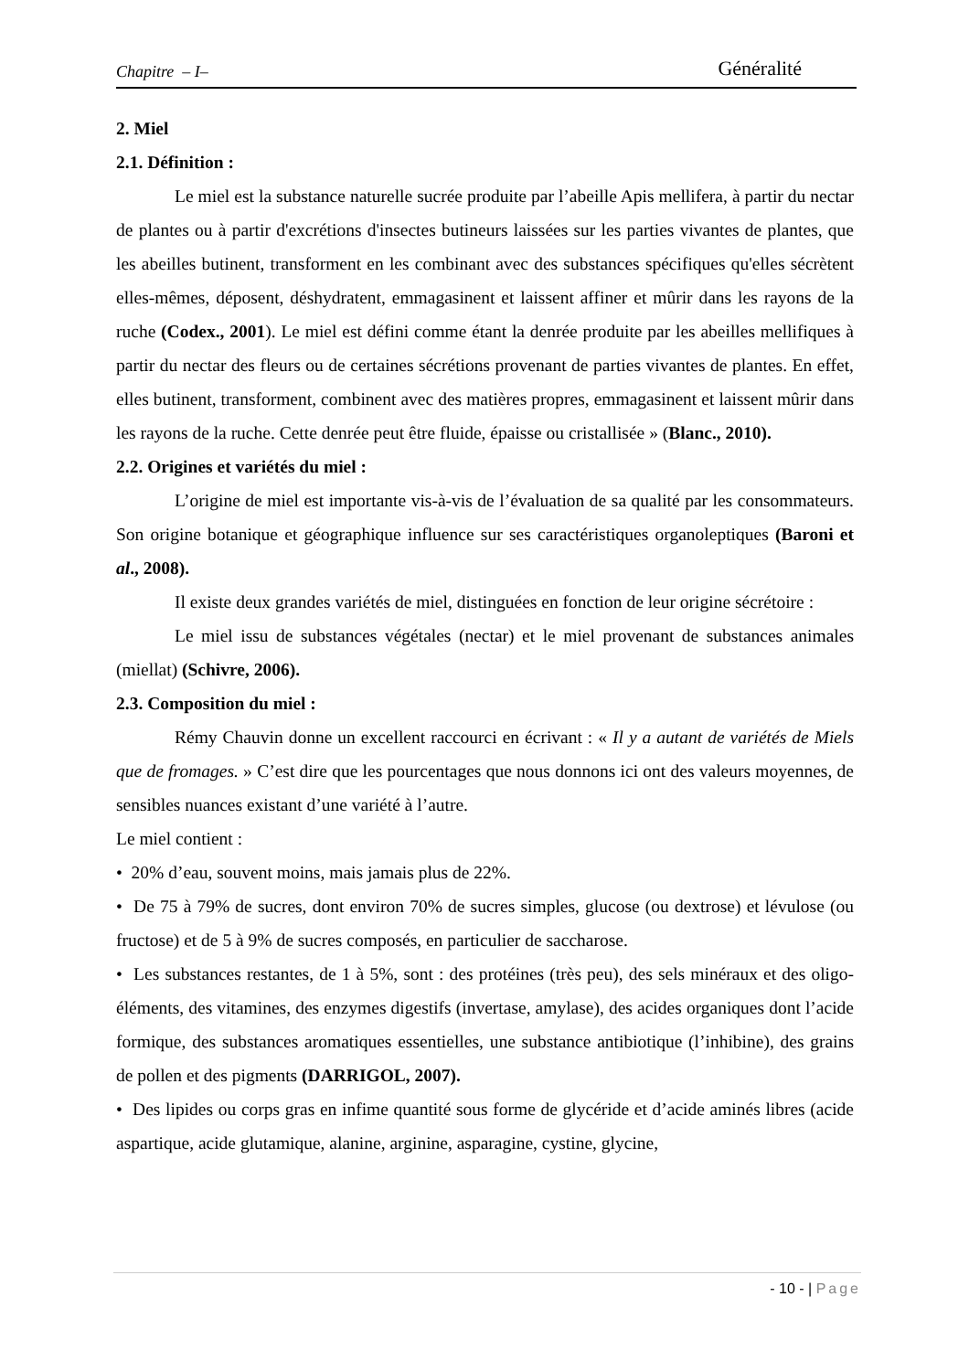Chapitre – I– Généralité
2. Miel
2.1. Définition :
Le miel est la substance naturelle sucrée produite par l’abeille Apis mellifera, à partir du nectar de plantes ou à partir d'excrétions d'insectes butineurs laissées sur les parties vivantes de plantes, que les abeilles butinent, transforment en les combinant avec des substances spécifiques qu'elles sécrètent elles-mêmes, déposent, déshydratent, emmagasinent et laissent affiner et mûrir dans les rayons de la ruche (Codex., 2001). Le miel est défini comme étant la denrée produite par les abeilles mellifiques à partir du nectar des fleurs ou de certaines sécrétions provenant de parties vivantes de plantes. En effet, elles butinent, transforment, combinent avec des matières propres, emmagasinent et laissent mûrir dans les rayons de la ruche. Cette denrée peut être fluide, épaisse ou cristallisée » (Blanc., 2010).
2.2. Origines et variétés du miel :
L’origine de miel est importante vis-à-vis de l’évaluation de sa qualité par les consommateurs. Son origine botanique et géographique influence sur ses caractéristiques organoleptiques (Baroni et al., 2008).
Il existe deux grandes variétés de miel, distinguées en fonction de leur origine sécrétoire :
Le miel issu de substances végétales (nectar) et le miel provenant de substances animales (miellat) (Schivre, 2006).
2.3. Composition du miel :
Rémy Chauvin donne un excellent raccourci en écrivant : « Il y a autant de variétés de Miels que de fromages. » C’est dire que les pourcentages que nous donnons ici ont des valeurs moyennes, de sensibles nuances existant d’une variété à l’autre.
Le miel contient :
• 20% d’eau, souvent moins, mais jamais plus de 22%.
• De 75 à 79% de sucres, dont environ 70% de sucres simples, glucose (ou dextrose) et lévulose (ou fructose) et de 5 à 9% de sucres composés, en particulier de saccharose.
• Les substances restantes, de 1 à 5%, sont : des protéines (très peu), des sels minéraux et des oligo-éléments, des vitamines, des enzymes digestifs (invertase, amylase), des acides organiques dont l’acide formique, des substances aromatiques essentielles, une substance antibiotique (l’inhibine), des grains de pollen et des pigments (DARRIGOL, 2007).
• Des lipides ou corps gras en infime quantité sous forme de glycéride et d’acide aminés libres (acide aspartique, acide glutamique, alanine, arginine, asparagine, cystine, glycine,
- 10 - | Page